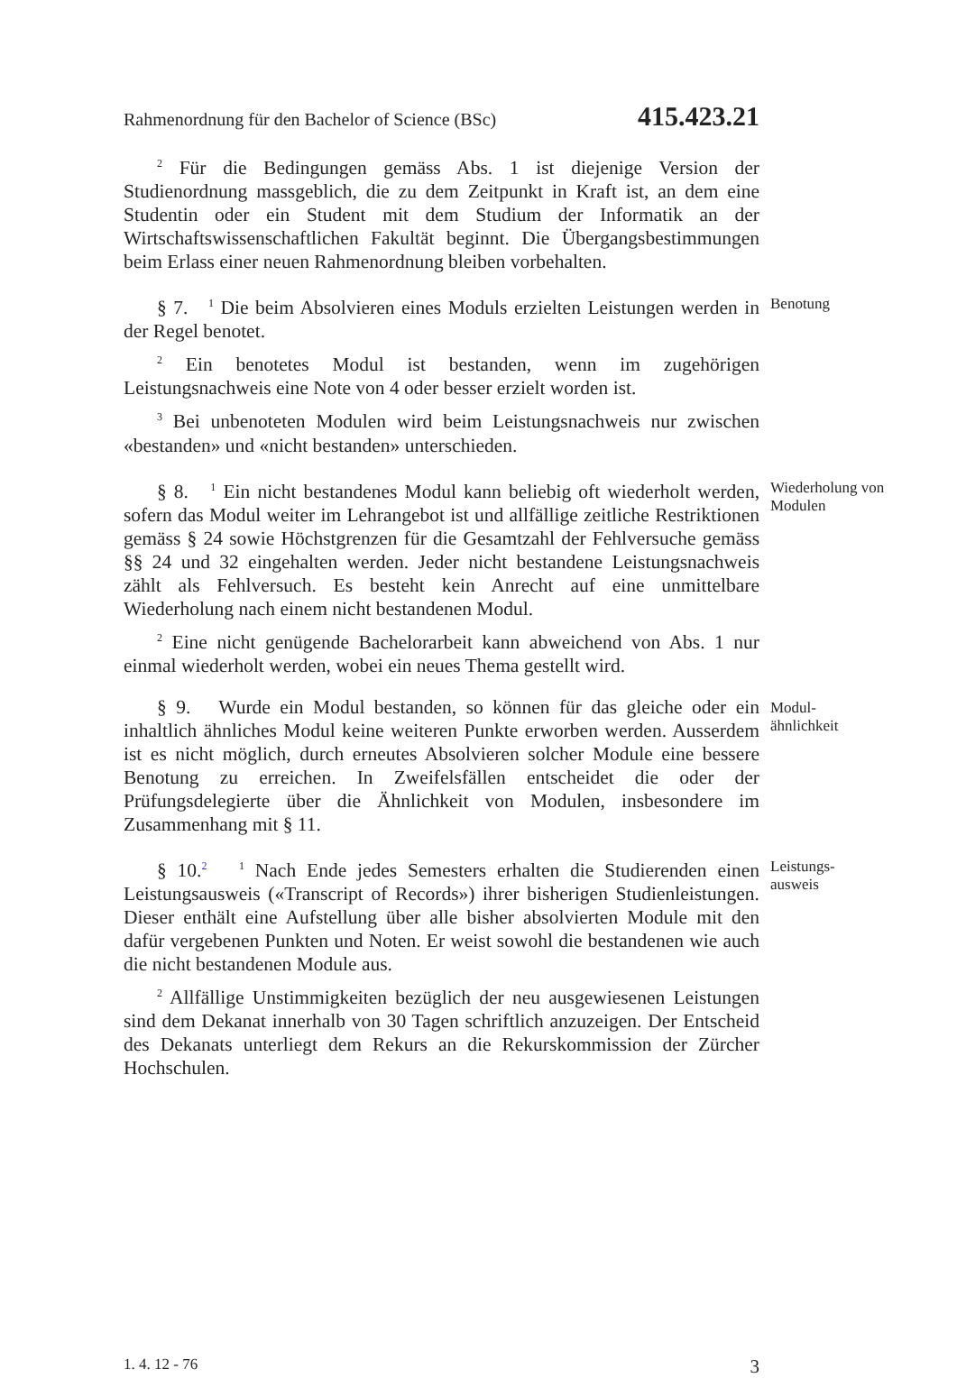Rahmenordnung für den Bachelor of Science (BSc) 415.423.21
<sup>2</sup> Für die Bedingungen gemäss Abs. 1 ist diejenige Version der Studienordnung massgeblich, die zu dem Zeitpunkt in Kraft ist, an dem eine Studentin oder ein Student mit dem Studium der Informatik an der Wirtschaftswissenschaftlichen Fakultät beginnt. Die Übergangsbestimmungen beim Erlass einer neuen Rahmenordnung bleiben vorbehalten.
§ 7. <sup>1</sup> Die beim Absolvieren eines Moduls erzielten Leistungen werden in der Regel benotet.
<sup>2</sup> Ein benotetes Modul ist bestanden, wenn im zugehörigen Leistungsnachweis eine Note von 4 oder besser erzielt worden ist.
<sup>3</sup> Bei unbenoteten Modulen wird beim Leistungsnachweis nur zwischen «bestanden» und «nicht bestanden» unterschieden.
Benotung
§ 8. <sup>1</sup> Ein nicht bestandenes Modul kann beliebig oft wiederholt werden, sofern das Modul weiter im Lehrangebot ist und allfällige zeitliche Restriktionen gemäss § 24 sowie Höchstgrenzen für die Gesamtzahl der Fehlversuche gemäss §§ 24 und 32 eingehalten werden. Jeder nicht bestandene Leistungsnachweis zählt als Fehlversuch. Es besteht kein Anrecht auf eine unmittelbare Wiederholung nach einem nicht bestandenen Modul.
<sup>2</sup> Eine nicht genügende Bachelorarbeit kann abweichend von Abs. 1 nur einmal wiederholt werden, wobei ein neues Thema gestellt wird.
Wiederholung von Modulen
§ 9. Wurde ein Modul bestanden, so können für das gleiche oder ein inhaltlich ähnliches Modul keine weiteren Punkte erworben werden. Ausserdem ist es nicht möglich, durch erneutes Absolvieren solcher Module eine bessere Benotung zu erreichen. In Zweifelsfällen entscheidet die oder der Prüfungsdelegierte über die Ähnlichkeit von Modulen, insbesondere im Zusammenhang mit § 11.
Modul-
ähnlichkeit
§ 10.<sup>2</sup> <sup>1</sup> Nach Ende jedes Semesters erhalten die Studierenden einen Leistungsausweis («Transcript of Records») ihrer bisherigen Studienleistungen. Dieser enthält eine Aufstellung über alle bisher absolvierten Module mit den dafür vergebenen Punkten und Noten. Er weist sowohl die bestandenen wie auch die nicht bestandenen Module aus.
<sup>2</sup> Allfällige Unstimmigkeiten bezüglich der neu ausgewiesenen Leistungen sind dem Dekanat innerhalb von 30 Tagen schriftlich anzuzeigen. Der Entscheid des Dekanats unterliegt dem Rekurs an die Rekurskommission der Zürcher Hochschulen.
Leistungs-
ausweis
1. 4. 12 - 76 3